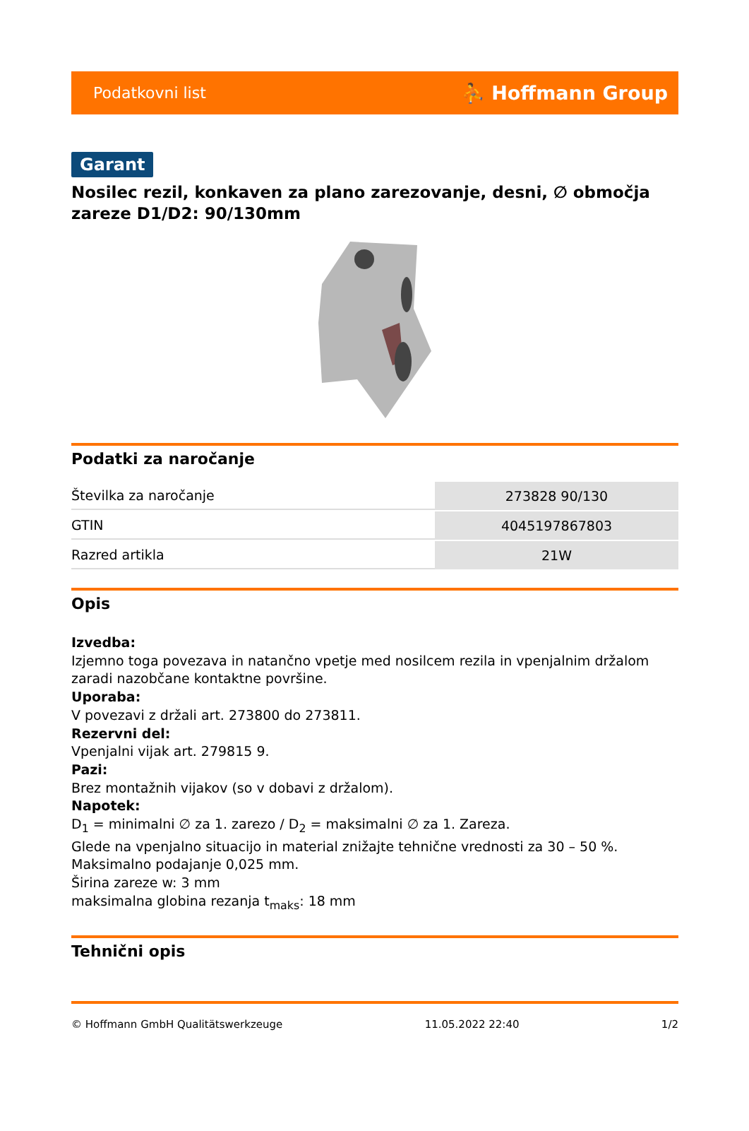Podatkovni list ⛹ Hoffmann Group
Garant
Nosilec rezil, konkaven za plano zarezovanje, desni, ∅ območja zareze D1/D2: 90/130mm
Podatki za naročanje
| Številka za naročanje | 273828 90/130 |
| GTIN | 4045197867803 |
| Razred artikla | 21W |
Opis
Izvedba:
Izjemno toga povezava in natančno vpetje med nosilcem rezila in vpenjalnim držalom zaradi nazobčane kontaktne površine.
Uporaba:
V povezavi z držali art. 273800 do 273811.
Rezervni del:
Vpenjalni vijak art. 279815 9.
Pazi:
Brez montažnih vijakov (so v dobavi z držalom).
Napotek:
D<sub>1</sub> = minimalni ∅ za 1. zarezo / D<sub>2</sub> = maksimalni ∅ za 1. Zareza.
Glede na vpenjalno situacijo in material znižajte tehnične vrednosti za 30 – 50 %.
Maksimalno podajanje 0,025 mm.
Širina zareze w: 3 mm
maksimalna globina rezanja t<sub>maks</sub>: 18 mm
Tehnični opis
© Hoffmann GmbH Qualitätswerkzeuge 11.05.2022 22:40 1/2